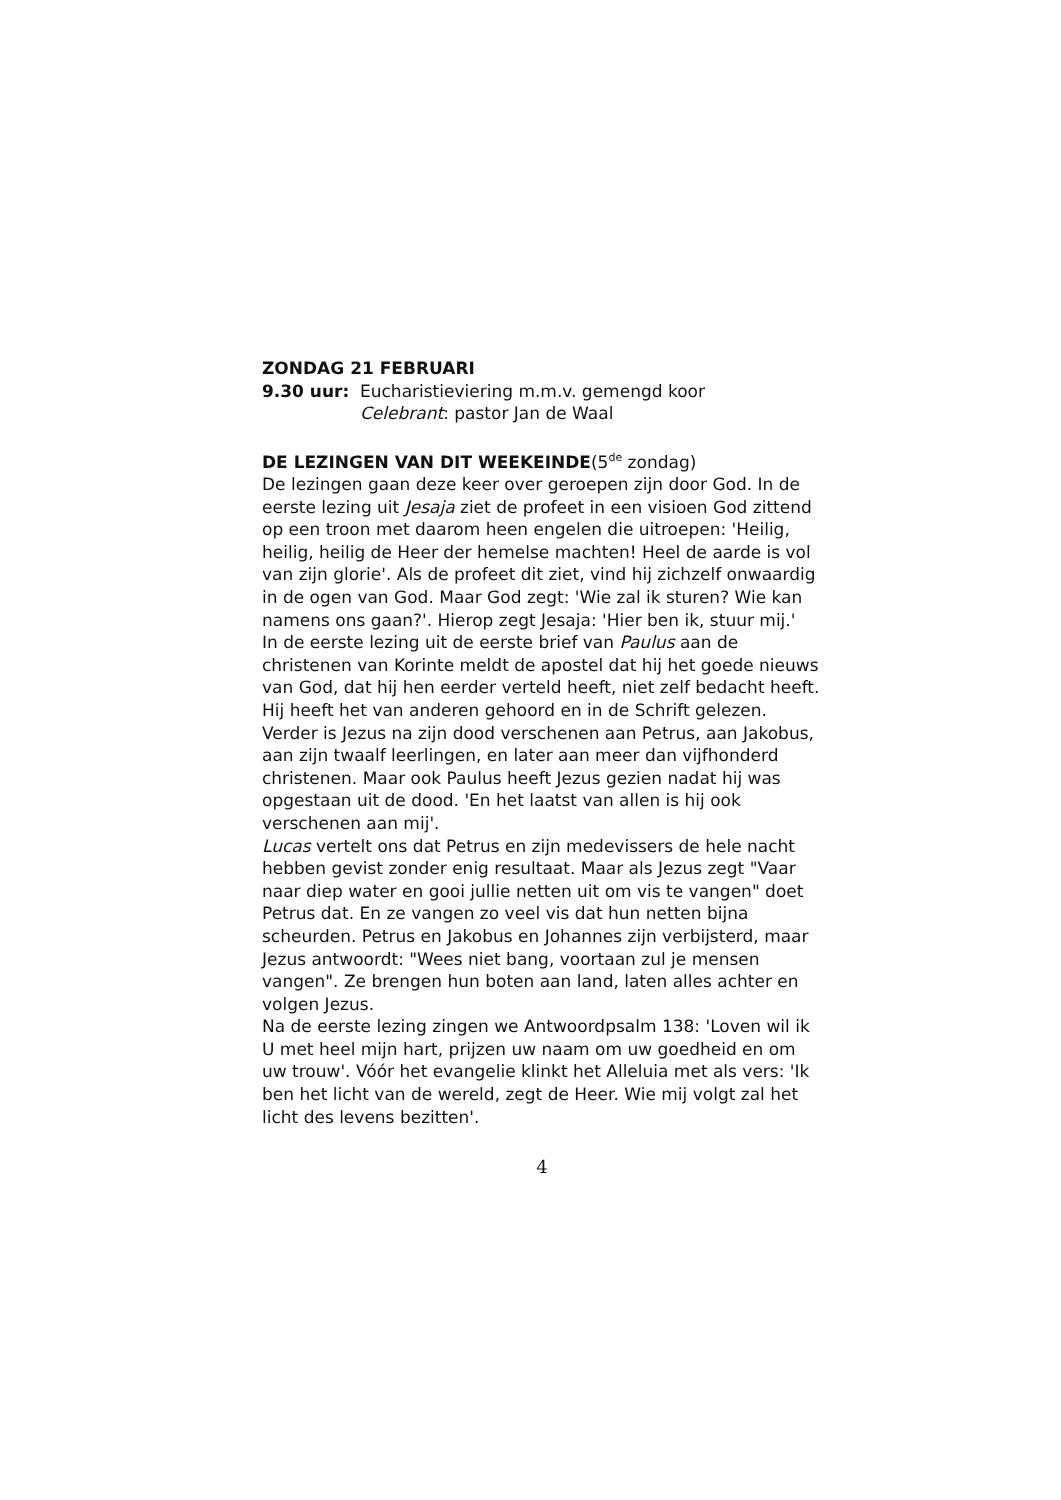ZONDAG 21 FEBRUARI
9.30 uur: Eucharistieviering m.m.v. gemengd koor
Celebrant: pastor Jan de Waal
DE LEZINGEN VAN DIT WEEKEINDE(5<sup>de</sup> zondag)
De lezingen gaan deze keer over geroepen zijn door God. In de eerste lezing uit Jesaja ziet de profeet in een visioen God zittend op een troon met daarom heen engelen die uitroepen: 'Heilig, heilig, heilig de Heer der hemelse machten! Heel de aarde is vol van zijn glorie'. Als de profeet dit ziet, vind hij zichzelf onwaardig in de ogen van God. Maar God zegt: 'Wie zal ik sturen? Wie kan namens ons gaan?'. Hierop zegt Jesaja: 'Hier ben ik, stuur mij.'
In de eerste lezing uit de eerste brief van Paulus aan de christenen van Korinte meldt de apostel dat hij het goede nieuws van God, dat hij hen eerder verteld heeft, niet zelf bedacht heeft. Hij heeft het van anderen gehoord en in de Schrift gelezen. Verder is Jezus na zijn dood verschenen aan Petrus, aan Jakobus, aan zijn twaalf leerlingen, en later aan meer dan vijfhonderd christenen. Maar ook Paulus heeft Jezus gezien nadat hij was opgestaan uit de dood. 'En het laatst van allen is hij ook verschenen aan mij'.
Lucas vertelt ons dat Petrus en zijn medevissers de hele nacht hebben gevist zonder enig resultaat. Maar als Jezus zegt "Vaar naar diep water en gooi jullie netten uit om vis te vangen" doet Petrus dat. En ze vangen zo veel vis dat hun netten bijna scheurden. Petrus en Jakobus en Johannes zijn verbijsterd, maar Jezus antwoordt: "Wees niet bang, voortaan zul je mensen vangen". Ze brengen hun boten aan land, laten alles achter en volgen Jezus.
Na de eerste lezing zingen we Antwoordpsalm 138: 'Loven wil ik U met heel mijn hart, prijzen uw naam om uw goedheid en om uw trouw'. Vóór het evangelie klinkt het Alleluia met als vers: 'Ik ben het licht van de wereld, zegt de Heer. Wie mij volgt zal het licht des levens bezitten'.
4